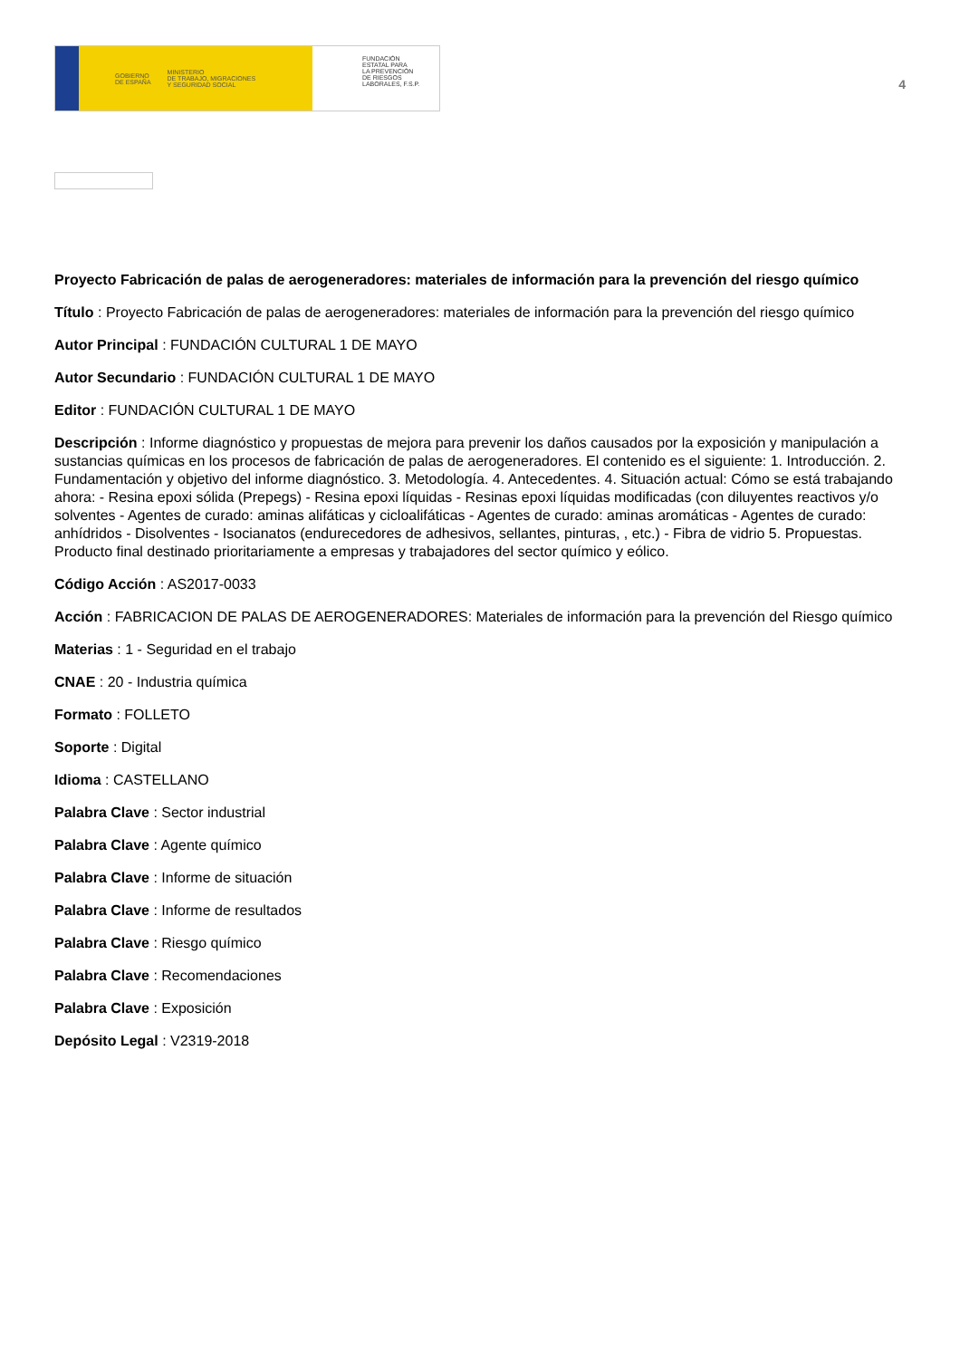GOBIERNO
DE ESPAÑA MINISTERIO
DE TRABAJO, MIGRACIONES
Y SEGURIDAD SOCIAL
FUNDACIÓN
ESTATAL PARA
LA PREVENCIÓN
DE RIESGOS
LABORALES, F.S.P.
4
Proyecto Fabricación de palas de aerogeneradores: materiales de información para la prevención del riesgo químico
Título : Proyecto Fabricación de palas de aerogeneradores: materiales de información para la prevención del riesgo químico
Autor Principal : FUNDACIÓN CULTURAL 1 DE MAYO
Autor Secundario : FUNDACIÓN CULTURAL 1 DE MAYO
Editor : FUNDACIÓN CULTURAL 1 DE MAYO
Descripción : Informe diagnóstico y propuestas de mejora para prevenir los daños causados por la exposición y manipulación a sustancias químicas en los procesos de fabricación de palas de aerogeneradores. El contenido es el siguiente: 1. Introducción. 2. Fundamentación y objetivo del informe diagnóstico. 3. Metodología. 4. Antecedentes. 4. Situación actual: Cómo se está trabajando ahora: - Resina epoxi sólida (Prepegs) - Resina epoxi líquidas - Resinas epoxi líquidas modificadas (con diluyentes reactivos y/o solventes - Agentes de curado: aminas alifáticas y cicloalifáticas - Agentes de curado: aminas aromáticas - Agentes de curado: anhídridos - Disolventes - Isocianatos (endurecedores de adhesivos, sellantes, pinturas, , etc.) - Fibra de vidrio 5. Propuestas. Producto final destinado prioritariamente a empresas y trabajadores del sector químico y eólico.
Código Acción : AS2017-0033
Acción : FABRICACION DE PALAS DE AEROGENERADORES: Materiales de información para la prevención del Riesgo químico
Materias : 1 - Seguridad en el trabajo
CNAE : 20 - Industria química
Formato : FOLLETO
Soporte : Digital
Idioma : CASTELLANO
Palabra Clave : Sector industrial
Palabra Clave : Agente químico
Palabra Clave : Informe de situación
Palabra Clave : Informe de resultados
Palabra Clave : Riesgo químico
Palabra Clave : Recomendaciones
Palabra Clave : Exposición
Depósito Legal : V2319-2018